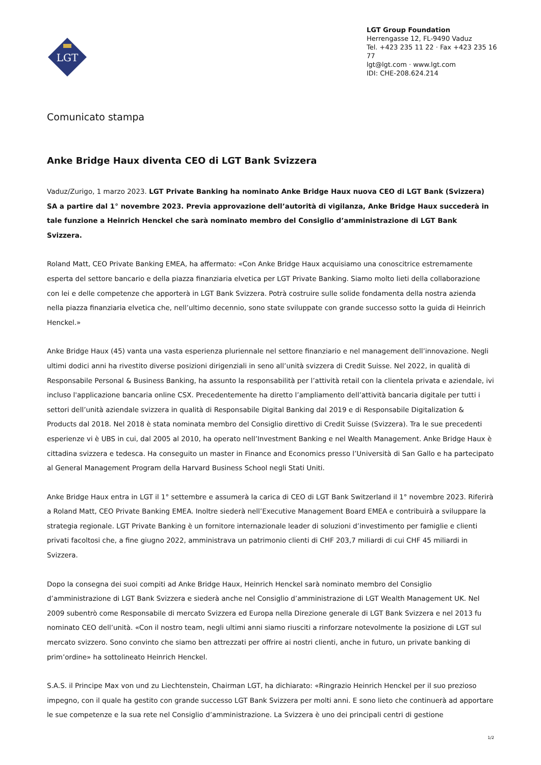LGT
LGT Group Foundation
Herrengasse 12, FL-9490 Vaduz
Tel. +423 235 11 22 · Fax +423 235 16 77
lgt@lgt.com · www.lgt.com
IDI: CHE-208.624.214
Comunicato stampa
Anke Bridge Haux diventa CEO di LGT Bank Svizzera
Vaduz/Zurigo, 1 marzo 2023. LGT Private Banking ha nominato Anke Bridge Haux nuova CEO di LGT Bank (Svizzera) SA a partire dal 1° novembre 2023. Previa approvazione dell’autorità di vigilanza, Anke Bridge Haux succederà in tale funzione a Heinrich Henckel che sarà nominato membro del Consiglio d’amministrazione di LGT Bank Svizzera.
Roland Matt, CEO Private Banking EMEA, ha affermato: «Con Anke Bridge Haux acquisiamo una conoscitrice estremamente esperta del settore bancario e della piazza finanziaria elvetica per LGT Private Banking. Siamo molto lieti della collaborazione con lei e delle competenze che apporterà in LGT Bank Svizzera. Potrà costruire sulle solide fondamenta della nostra azienda nella piazza finanziaria elvetica che, nell’ultimo decennio, sono state sviluppate con grande successo sotto la guida di Heinrich Henckel.»
Anke Bridge Haux (45) vanta una vasta esperienza pluriennale nel settore finanziario e nel management dell’innovazione. Negli ultimi dodici anni ha rivestito diverse posizioni dirigenziali in seno all’unità svizzera di Credit Suisse. Nel 2022, in qualità di Responsabile Personal & Business Banking, ha assunto la responsabilità per l’attività retail con la clientela privata e aziendale, ivi incluso l'applicazione bancaria online CSX. Precedentemente ha diretto l’ampliamento dell’attività bancaria digitale per tutti i settori dell’unità aziendale svizzera in qualità di Responsabile Digital Banking dal 2019 e di Responsabile Digitalization & Products dal 2018. Nel 2018 è stata nominata membro del Consiglio direttivo di Credit Suisse (Svizzera). Tra le sue precedenti esperienze vi è UBS in cui, dal 2005 al 2010, ha operato nell’Investment Banking e nel Wealth Management. Anke Bridge Haux è cittadina svizzera e tedesca. Ha conseguito un master in Finance and Economics presso l’Università di San Gallo e ha partecipato al General Management Program della Harvard Business School negli Stati Uniti.
Anke Bridge Haux entra in LGT il 1° settembre e assumerà la carica di CEO di LGT Bank Switzerland il 1° novembre 2023. Riferirà a Roland Matt, CEO Private Banking EMEA. Inoltre siederà nell’Executive Management Board EMEA e contribuirà a sviluppare la strategia regionale. LGT Private Banking è un fornitore internazionale leader di soluzioni d’investimento per famiglie e clienti privati facoltosi che, a fine giugno 2022, amministrava un patrimonio clienti di CHF 203,7 miliardi di cui CHF 45 miliardi in Svizzera.
Dopo la consegna dei suoi compiti ad Anke Bridge Haux, Heinrich Henckel sarà nominato membro del Consiglio d’amministrazione di LGT Bank Svizzera e siederà anche nel Consiglio d’amministrazione di LGT Wealth Management UK. Nel 2009 subentrò come Responsabile di mercato Svizzera ed Europa nella Direzione generale di LGT Bank Svizzera e nel 2013 fu nominato CEO dell’unità. «Con il nostro team, negli ultimi anni siamo riusciti a rinforzare notevolmente la posizione di LGT sul mercato svizzero. Sono convinto che siamo ben attrezzati per offrire ai nostri clienti, anche in futuro, un private banking di prim’ordine» ha sottolineato Heinrich Henckel.
S.A.S. il Principe Max von und zu Liechtenstein, Chairman LGT, ha dichiarato: «Ringrazio Heinrich Henckel per il suo prezioso impegno, con il quale ha gestito con grande successo LGT Bank Svizzera per molti anni. E sono lieto che continuerà ad apportare le sue competenze e la sua rete nel Consiglio d’amministrazione. La Svizzera è uno dei principali centri di gestione
1/2